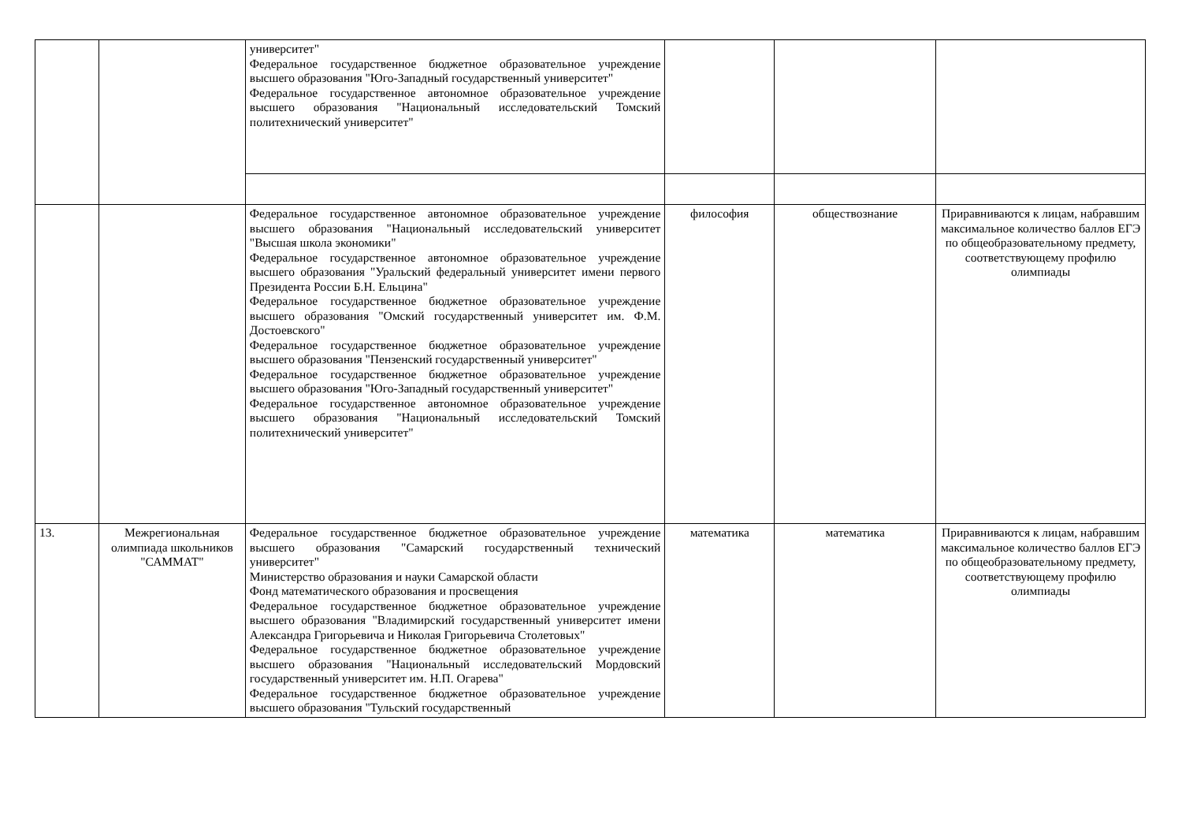| | | университет" Федеральное государственное бюджетное образовательное учреждение высшего образования "Юго-Западный государственный университет" Федеральное государственное автономное образовательное учреждение высшего образования "Национальный исследовательский Томский политехнический университет" | | | |
| | | Федеральное государственное автономное образовательное учреждение высшего образования "Национальный исследовательский университет "Высшая школа экономики" Федеральное государственное автономное образовательное учреждение высшего образования "Уральский федеральный университет имени первого Президента России Б.Н. Ельцина" Федеральное государственное бюджетное образовательное учреждение высшего образования "Омский государственный университет им. Ф.М. Достоевского" Федеральное государственное бюджетное образовательное учреждение высшего образования "Пензенский государственный университет" Федеральное государственное бюджетное образовательное учреждение высшего образования "Юго-Западный государственный университет" Федеральное государственное автономное образовательное учреждение высшего образования "Национальный исследовательский Томский политехнический университет" | философия | обществознание | Приравниваются к лицам, набравшим максимальное количество баллов ЕГЭ по общеобразовательному предмету, соответствующему профилю олимпиады |
| 13. | Межрегиональная олимпиада школьников "САММАТ" | Федеральное государственное бюджетное образовательное учреждение высшего образования "Самарский государственный технический университет" Министерство образования и науки Самарской области Фонд математического образования и просвещения Федеральное государственное бюджетное образовательное учреждение высшего образования "Владимирский государственный университет имени Александра Григорьевича и Николая Григорьевича Столетовых" Федеральное государственное бюджетное образовательное учреждение высшего образования "Национальный исследовательский Мордовский государственный университет им. Н.П. Огарева" Федеральное государственное бюджетное образовательное учреждение высшего образования "Тульский государственный | математика | математика | Приравниваются к лицам, набравшим максимальное количество баллов ЕГЭ по общеобразовательному предмету, соответствующему профилю олимпиады |